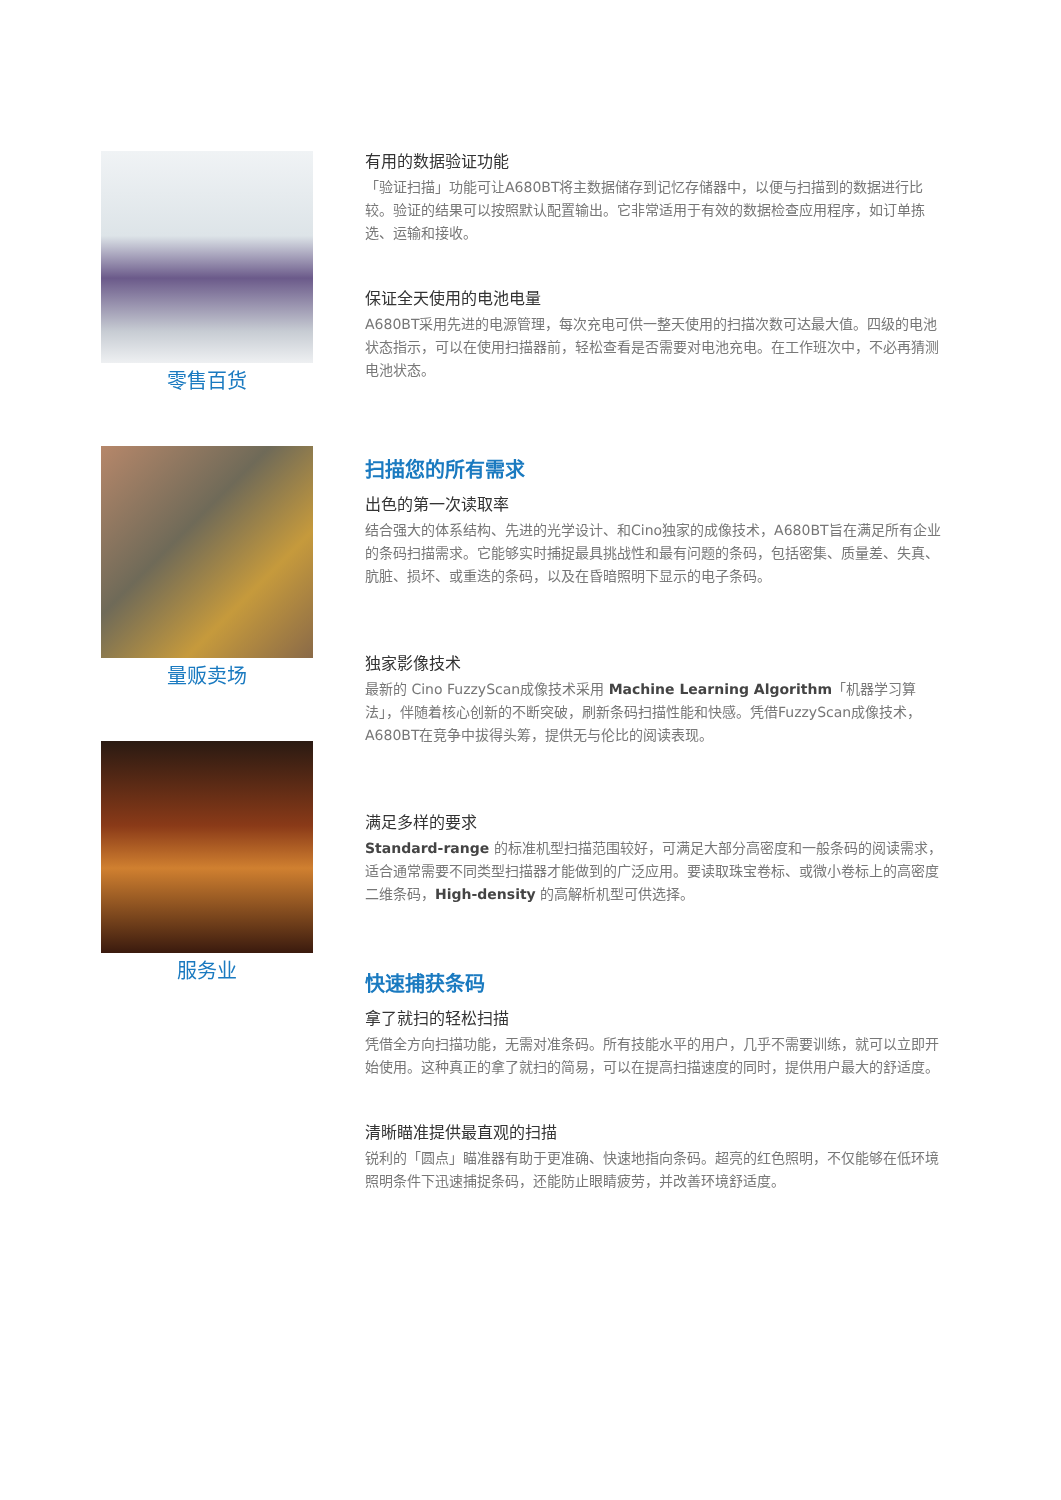零售百货
量贩卖场
服务业
有用的数据验证功能
「验证扫描」功能可让A680BT将主数据储存到记忆存储器中，以便与扫描到的数据进行比较。验证的结果可以按照默认配置输出。它非常适用于有效的数据检查应用程序，如订单拣选、运输和接收。
保证全天使用的电池电量
A680BT采用先进的电源管理，每次充电可供一整天使用的扫描次数可达最大值。四级的电池状态指示，可以在使用扫描器前，轻松查看是否需要对电池充电。在工作班次中，不必再猜测电池状态。
扫描您的所有需求
出色的第一次读取率
结合强大的体系结构、先进的光学设计、和Cino独家的成像技术，A680BT旨在满足所有企业的条码扫描需求。它能够实时捕捉最具挑战性和最有问题的条码，包括密集、质量差、失真、肮脏、损坏、或重迭的条码，以及在昏暗照明下显示的电子条码。
独家影像技术
最新的 Cino FuzzyScan成像技术采用 Machine Learning Algorithm「机器学习算法」，伴随着核心创新的不断突破，刷新条码扫描性能和快感。凭借FuzzyScan成像技术，A680BT在竞争中拔得头筹，提供无与伦比的阅读表现。
满足多样的要求
Standard-range 的标准机型扫描范围较好，可满足大部分高密度和一般条码的阅读需求，适合通常需要不同类型扫描器才能做到的广泛应用。要读取珠宝卷标、或微小卷标上的高密度二维条码，High-density 的高解析机型可供选择。
快速捕获条码
拿了就扫的轻松扫描
凭借全方向扫描功能，无需对准条码。所有技能水平的用户，几乎不需要训练，就可以立即开始使用。这种真正的拿了就扫的简易，可以在提高扫描速度的同时，提供用户最大的舒适度。
清晰瞄准提供最直观的扫描
锐利的「圆点」瞄准器有助于更准确、快速地指向条码。超亮的红色照明，不仅能够在低环境照明条件下迅速捕捉条码，还能防止眼睛疲劳，并改善环境舒适度。